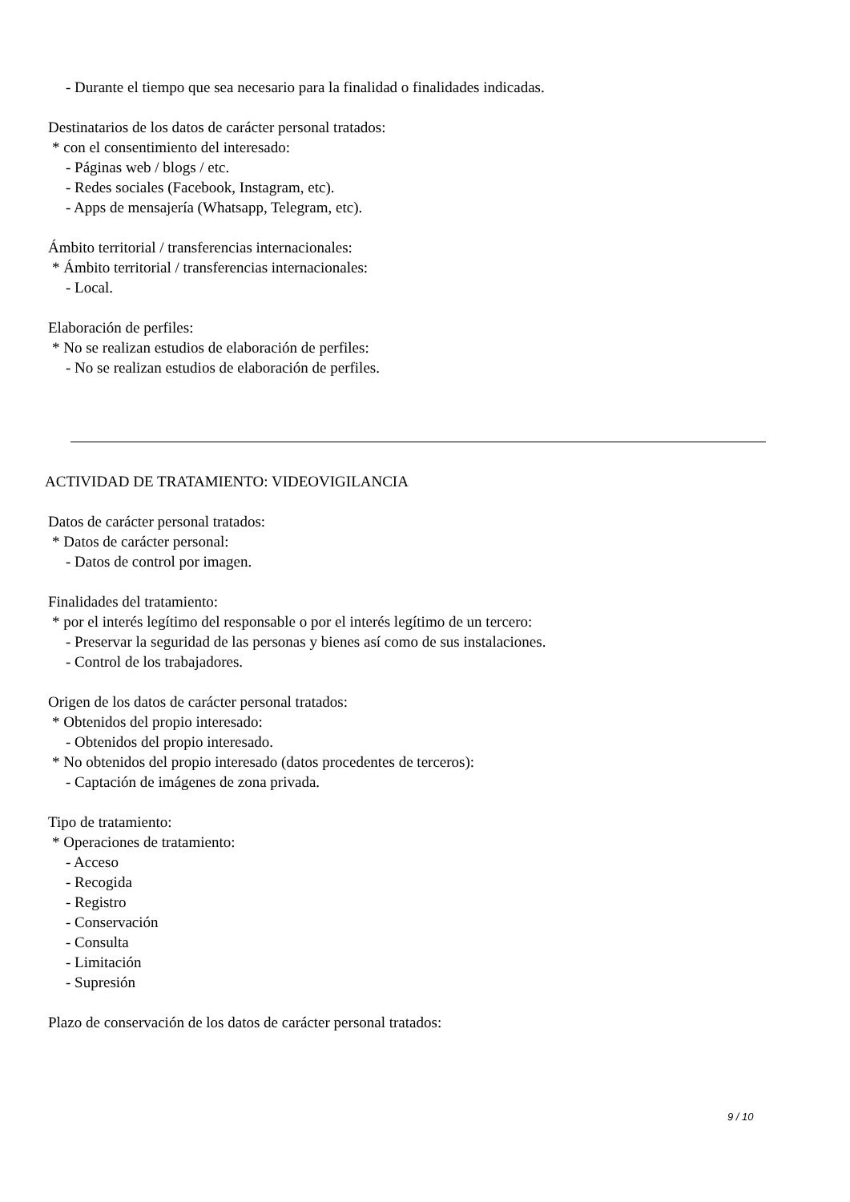- Durante el tiempo que sea necesario para la finalidad o finalidades indicadas.
Destinatarios de los datos de carácter personal tratados:
* con el consentimiento del interesado:
- Páginas web / blogs / etc.
- Redes sociales (Facebook, Instagram, etc).
- Apps de mensajería (Whatsapp, Telegram, etc).
Ámbito territorial / transferencias internacionales:
* Ámbito territorial / transferencias internacionales:
- Local.
Elaboración de perfiles:
* No se realizan estudios de elaboración de perfiles:
- No se realizan estudios de elaboración de perfiles.
ACTIVIDAD DE TRATAMIENTO: VIDEOVIGILANCIA
Datos de carácter personal tratados:
* Datos de carácter personal:
- Datos de control por imagen.
Finalidades del tratamiento:
* por el interés legítimo del responsable o por el interés legítimo de un tercero:
- Preservar la seguridad de las personas y bienes así como de sus instalaciones.
- Control de los trabajadores.
Origen de los datos de carácter personal tratados:
* Obtenidos del propio interesado:
- Obtenidos del propio interesado.
* No obtenidos del propio interesado (datos procedentes de terceros):
- Captación de imágenes de zona privada.
Tipo de tratamiento:
* Operaciones de tratamiento:
- Acceso
- Recogida
- Registro
- Conservación
- Consulta
- Limitación
- Supresión
Plazo de conservación de los datos de carácter personal tratados:
9 / 10